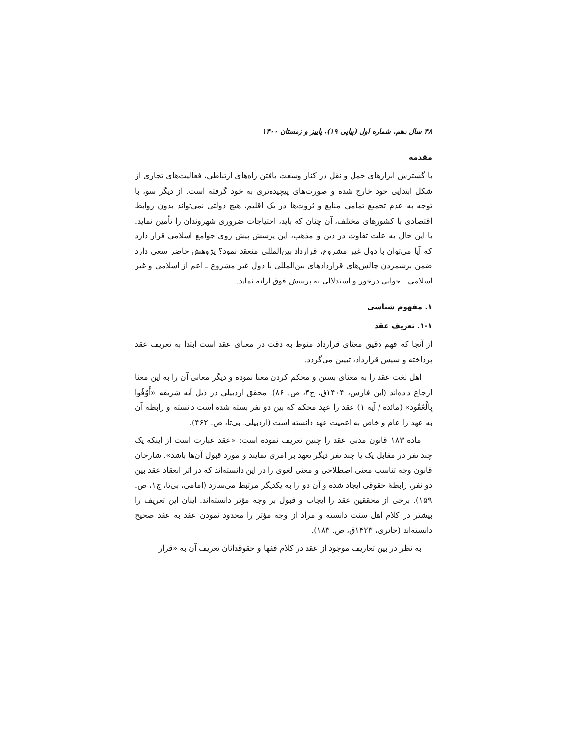۴۸ سال دهم، شماره اول (پیاپی ۱۹)، پاییز و زمستان ۱۴۰۰
مقدمه
با گسترش ابزارهای حمل و نقل در کنار وسعت یافتن راه‌های ارتباطی، فعالیت‌های تجاری از شکل ابتدایی خود خارج شده و صورت‌های پیچیده‌تری به خود گرفته است. از دیگر سو، با توجه به عدم تجمیع تمامی منابع و ثروت‌ها در یک اقلیم، هیچ دولتی نمی‌تواند بدون روابط اقتصادی با کشورهای مختلف، آن چنان که باید، احتیاجات ضروری شهروندان را تأمین نماید. با این حال به علت تفاوت در دین و مذهب، این پرسش پیش روی جوامع اسلامی قرار دارد که آیا می‌توان با دول غیر مشروع، قرارداد بین‌المللی منعقد نمود؟ پژوهش حاضر سعی دارد ضمن برشمردن چالش‌های قراردادهای بین‌المللی با دول غیر مشروع ـ اعم از اسلامی و غیر اسلامی ـ جوابی درخور و استدلالی به پرسش فوق ارائه نماید.
۱. مفهوم شناسی
۱-۱. تعریف عقد
از آنجا که فهم دقیق معنای قرارداد منوط به دقت در معنای عقد است ابتدا به تعریف عقد پرداخته و سپس قرارداد، تبیین می‌گردد.
اهل لغت عقد را به معنای بستن و محکم کردن معنا نموده و دیگر معانی آن را به این معنا ارجاع داده‌اند (ابن فارس، ۱۴۰۴ق، ج۴، ص. ۸۶). محقق اردبیلی در ذیل آیه شریفه «أَوْفُوا بِالْعُقُود» (مائده / آیه ۱) عقد را عهد محکم که بین دو نفر بسته شده است دانسته و رابطه آن به عهد را عام و خاص به اعمیت عهد دانسته است (اردبیلی، بی‌تا، ص. ۴۶۲).
ماده ۱۸۳ قانون مدنی عقد را چنین تعریف نموده است: «عقد عبارت است از اینکه یک چند نفر در مقابل یک یا چند نفر دیگر تعهد بر امری نمایند و مورد قبول آن‌ها باشد». شارحان قانون وجه تناسب معنی اصطلاحی و معنی لغوی را در این دانسته‌اند که در اثر انعقاد عقد بین دو نفر، رابطهٔ حقوقی ایجاد شده و آن دو را به یکدیگر مرتبط می‌سازد (امامی، بی‌تا، ج۱، ص. ۱۵۹). برخی از محققین عقد را ایجاب و قبول بر وجه مؤثر دانسته‌اند. اینان این تعریف را بیشتر در کلام اهل سنت دانسته و مراد از وجه مؤثر را محدود نمودن عقد به عقد صحیح دانسته‌اند (حائری، ۱۴۲۳ق، ص. ۱۸۳).
به نظر در بین تعاریف موجود از عقد در کلام فقها و حقوقدانان تعریف آن به «قرار